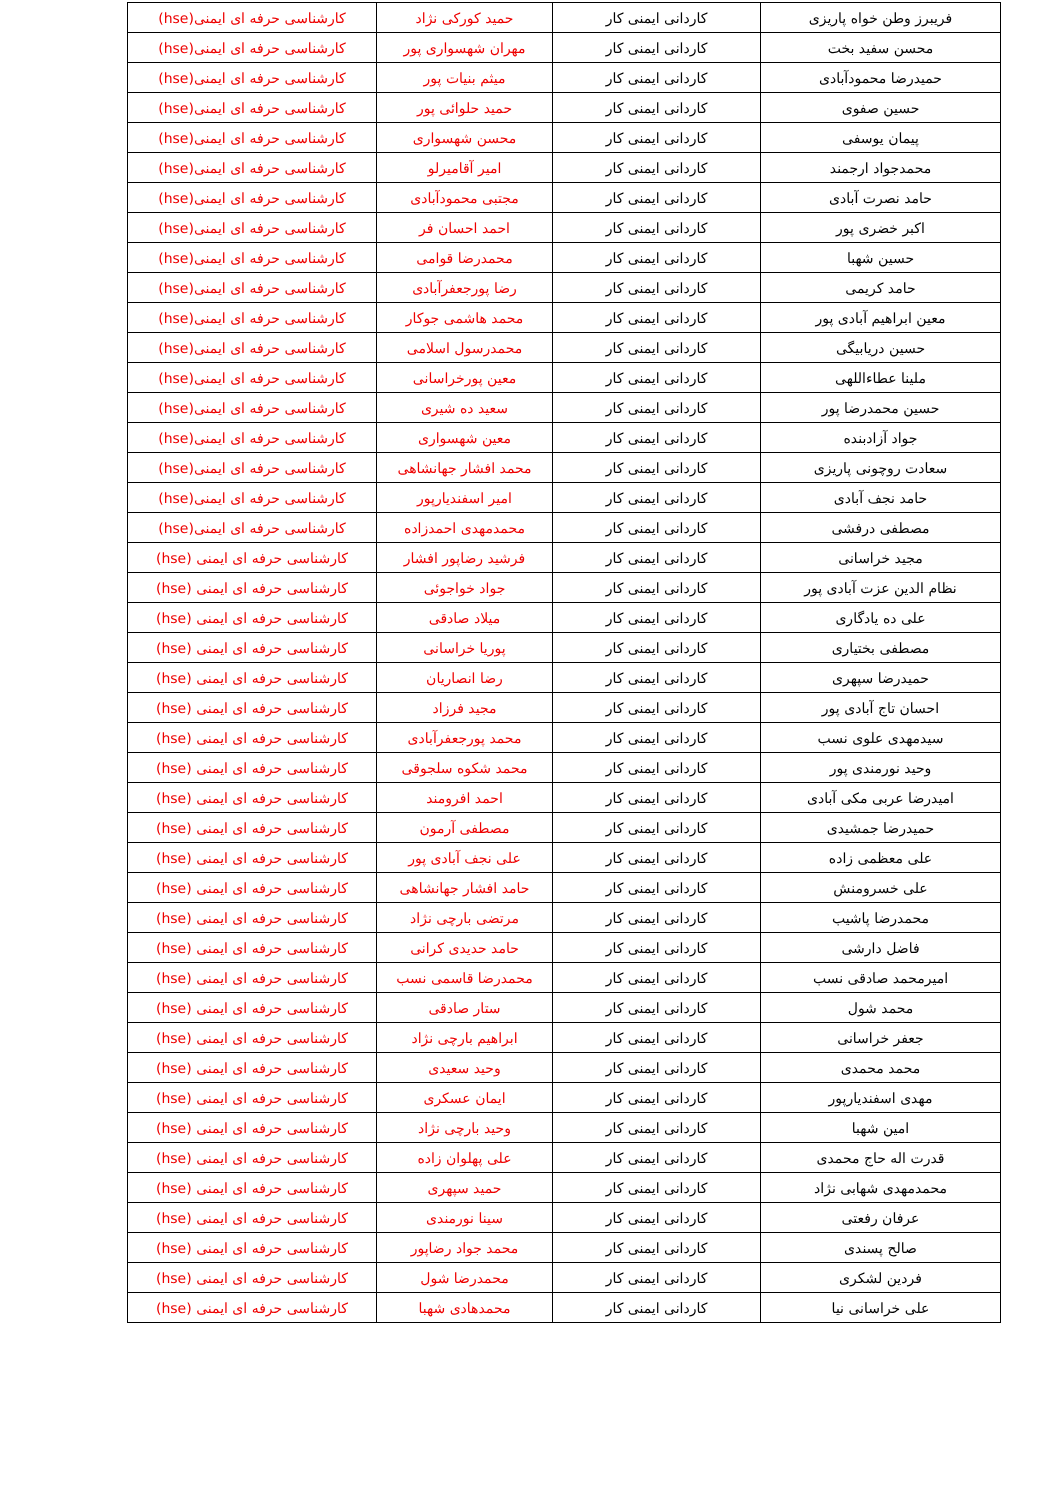| فریبرز وطن خواه پاریزی | کاردانی ایمنی کار | حمید کورکی نژاد | کارشناسی حرفه ای ایمنی(hse) |
| محسن سفید بخت | کاردانی ایمنی کار | مهران شهسواری پور | کارشناسی حرفه ای ایمنی(hse) |
| حمیدرضا محمودآبادی | کاردانی ایمنی کار | میثم بنیات پور | کارشناسی حرفه ای ایمنی(hse) |
| حسین صفوی | کاردانی ایمنی کار | حمید حلوائی پور | کارشناسی حرفه ای ایمنی(hse) |
| پیمان یوسفی | کاردانی ایمنی کار | محسن شهسواری | کارشناسی حرفه ای ایمنی(hse) |
| محمدجواد ارجمند | کاردانی ایمنی کار | امیر آقامیرلو | کارشناسی حرفه ای ایمنی(hse) |
| حامد نصرت آبادی | کاردانی ایمنی کار | مجتبی محمودآبادی | کارشناسی حرفه ای ایمنی(hse) |
| اکبر خضری پور | کاردانی ایمنی کار | احمد احسان فر | کارشناسی حرفه ای ایمنی(hse) |
| حسین شهبا | کاردانی ایمنی کار | محمدرضا قوامی | کارشناسی حرفه ای ایمنی(hse) |
| حامد کریمی | کاردانی ایمنی کار | رضا پورجعفرآبادی | کارشناسی حرفه ای ایمنی(hse) |
| معین ابراهیم آبادی پور | کاردانی ایمنی کار | محمد هاشمی جوکار | کارشناسی حرفه ای ایمنی(hse) |
| حسین دریابیگی | کاردانی ایمنی کار | محمدرسول اسلامی | کارشناسی حرفه ای ایمنی(hse) |
| ملینا عطاءاللهی | کاردانی ایمنی کار | معین پورخراسانی | کارشناسی حرفه ای ایمنی(hse) |
| حسین محمدرضا پور | کاردانی ایمنی کار | سعید ده شیری | کارشناسی حرفه ای ایمنی(hse) |
| جواد آزادبنده | کاردانی ایمنی کار | معین شهسواری | کارشناسی حرفه ای ایمنی(hse) |
| سعادت روچونی پاریزی | کاردانی ایمنی کار | محمد افشار جهانشاهی | کارشناسی حرفه ای ایمنی(hse) |
| حامد نجف آبادی | کاردانی ایمنی کار | امیر اسفندیارپور | کارشناسی حرفه ای ایمنی(hse) |
| مصطفی درفشی | کاردانی ایمنی کار | محمدمهدی احمدزاده | کارشناسی حرفه ای ایمنی(hse) |
| مجید خراسانی | کاردانی ایمنی کار | فرشید رضاپور افشار | کارشناسی حرفه ای ایمنی (hse) |
| نظام الدین عزت آبادی پور | کاردانی ایمنی کار | جواد خواجوئی | کارشناسی حرفه ای ایمنی (hse) |
| علی ده یادگاری | کاردانی ایمنی کار | میلاد صادقی | کارشناسی حرفه ای ایمنی (hse) |
| مصطفی بختیاری | کاردانی ایمنی کار | پوریا خراسانی | کارشناسی حرفه ای ایمنی (hse) |
| حمیدرضا سپهری | کاردانی ایمنی کار | رضا انصاریان | کارشناسی حرفه ای ایمنی (hse) |
| احسان تاج آبادی پور | کاردانی ایمنی کار | مجید فرزاد | کارشناسی حرفه ای ایمنی (hse) |
| سیدمهدی علوی نسب | کاردانی ایمنی کار | محمد پورجعفرآبادی | کارشناسی حرفه ای ایمنی (hse) |
| وحید نورمندی پور | کاردانی ایمنی کار | محمد شکوه سلجوقی | کارشناسی حرفه ای ایمنی (hse) |
| امیدرضا عربی مکی آبادی | کاردانی ایمنی کار | احمد افرومند | کارشناسی حرفه ای ایمنی (hse) |
| حمیدرضا جمشیدی | کاردانی ایمنی کار | مصطفی آرمون | کارشناسی حرفه ای ایمنی (hse) |
| علی معظمی زاده | کاردانی ایمنی کار | علی نجف آبادی پور | کارشناسی حرفه ای ایمنی (hse) |
| علی خسرومنش | کاردانی ایمنی کار | حامد افشار جهانشاهی | کارشناسی حرفه ای ایمنی (hse) |
| محمدرضا پاشیب | کاردانی ایمنی کار | مرتضی بارچی نژاد | کارشناسی حرفه ای ایمنی (hse) |
| فاضل دارشی | کاردانی ایمنی کار | حامد حدیدی کرانی | کارشناسی حرفه ای ایمنی (hse) |
| امیرمحمد صادقی نسب | کاردانی ایمنی کار | محمدرضا قاسمی نسب | کارشناسی حرفه ای ایمنی (hse) |
| محمد شول | کاردانی ایمنی کار | ستار صادقی | کارشناسی حرفه ای ایمنی (hse) |
| جعفر خراسانی | کاردانی ایمنی کار | ابراهیم بارچی نژاد | کارشناسی حرفه ای ایمنی (hse) |
| محمد محمدی | کاردانی ایمنی کار | وحید سعیدی | کارشناسی حرفه ای ایمنی (hse) |
| مهدی اسفندیارپور | کاردانی ایمنی کار | ایمان عسکری | کارشناسی حرفه ای ایمنی (hse) |
| امین شهبا | کاردانی ایمنی کار | وحید بارچی نژاد | کارشناسی حرفه ای ایمنی (hse) |
| قدرت اله حاج محمدی | کاردانی ایمنی کار | علی پهلوان زاده | کارشناسی حرفه ای ایمنی (hse) |
| محمدمهدی شهابی نژاد | کاردانی ایمنی کار | حمید سپهری | کارشناسی حرفه ای ایمنی (hse) |
| عرفان رفعتی | کاردانی ایمنی کار | سینا نورمندی | کارشناسی حرفه ای ایمنی (hse) |
| صالح پسندی | کاردانی ایمنی کار | محمد جواد رضاپور | کارشناسی حرفه ای ایمنی (hse) |
| فردین لشکری | کاردانی ایمنی کار | محمدرضا شول | کارشناسی حرفه ای ایمنی (hse) |
| علی خراسانی نیا | کاردانی ایمنی کار | محمدهادی شهبا | کارشناسی حرفه ای ایمنی (hse) |